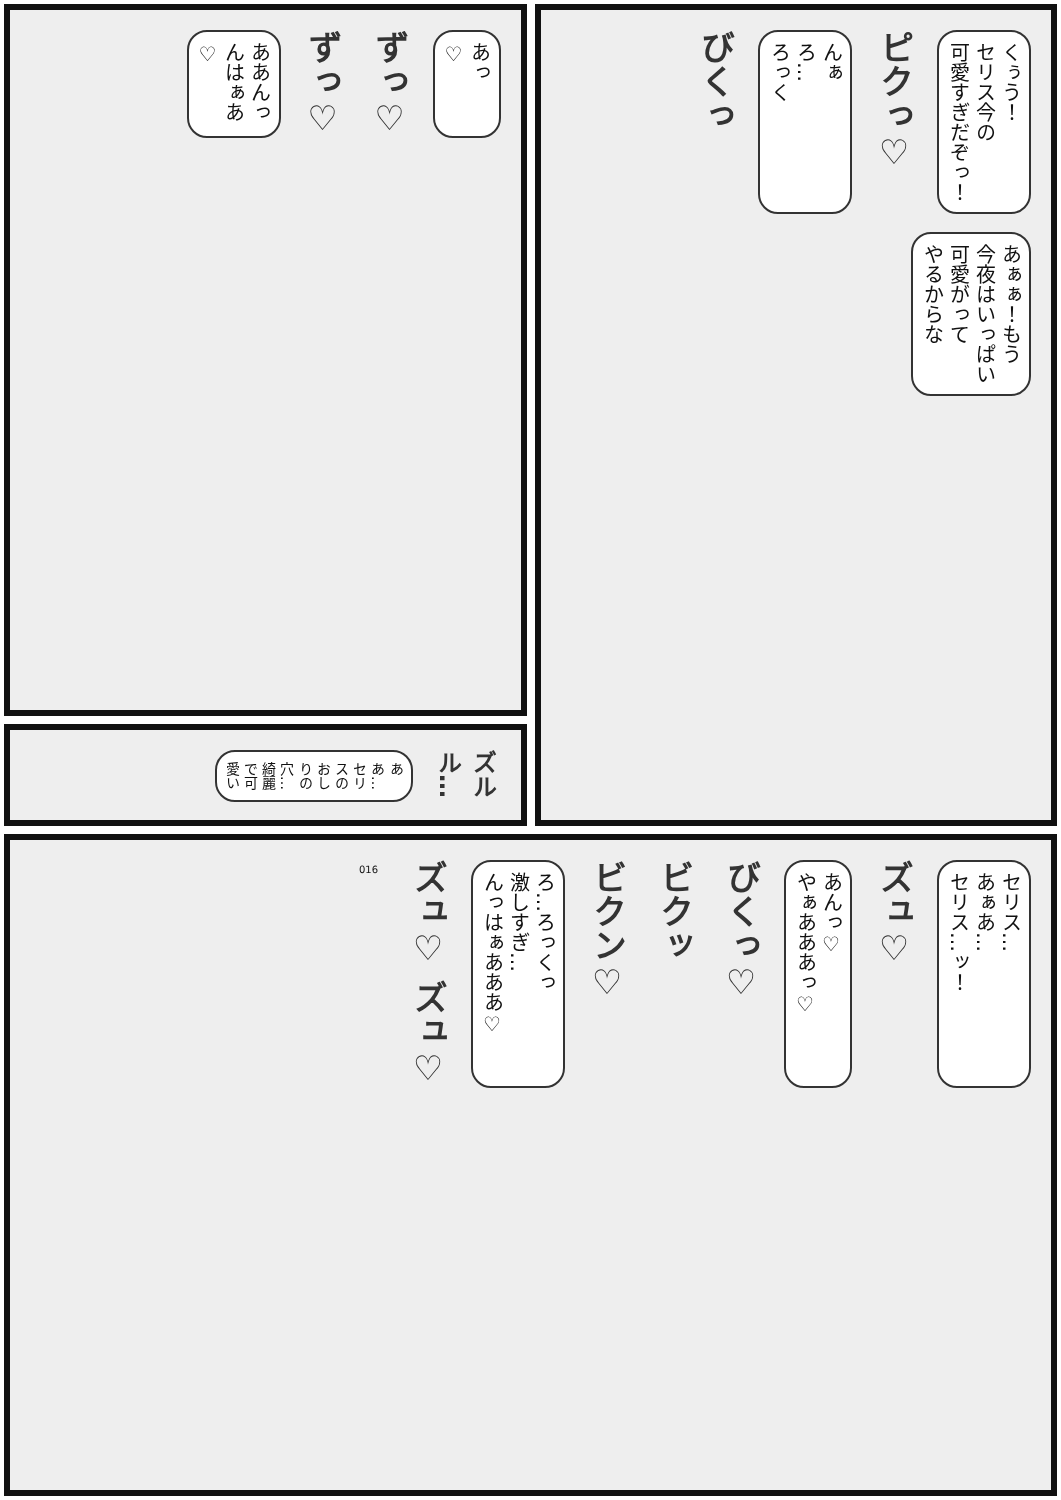くぅう！
セリス今の
可愛すぎだぞっ！
ピクっ♡
んぁ
ろ…
ろっく
びくっ
あぁぁ！もう
今夜はいっぱい
可愛がって
やるからな
あっ
♡
ずっ♡
ずっ♡
ああんっ
んはぁあ
♡
ズルル…
ああ…セリスの
おしりの穴…
綺麗で可愛い
セリス…
あぁあ…
セリス…ッ！
ズュ♡
あんっ♡
やぁあああっ♡
びくっ♡
ビクッ
ビクン♡
ろ…ろっくっ
激しすぎ…
んっはぁあああ♡
ズュ♡ ズュ♡
016